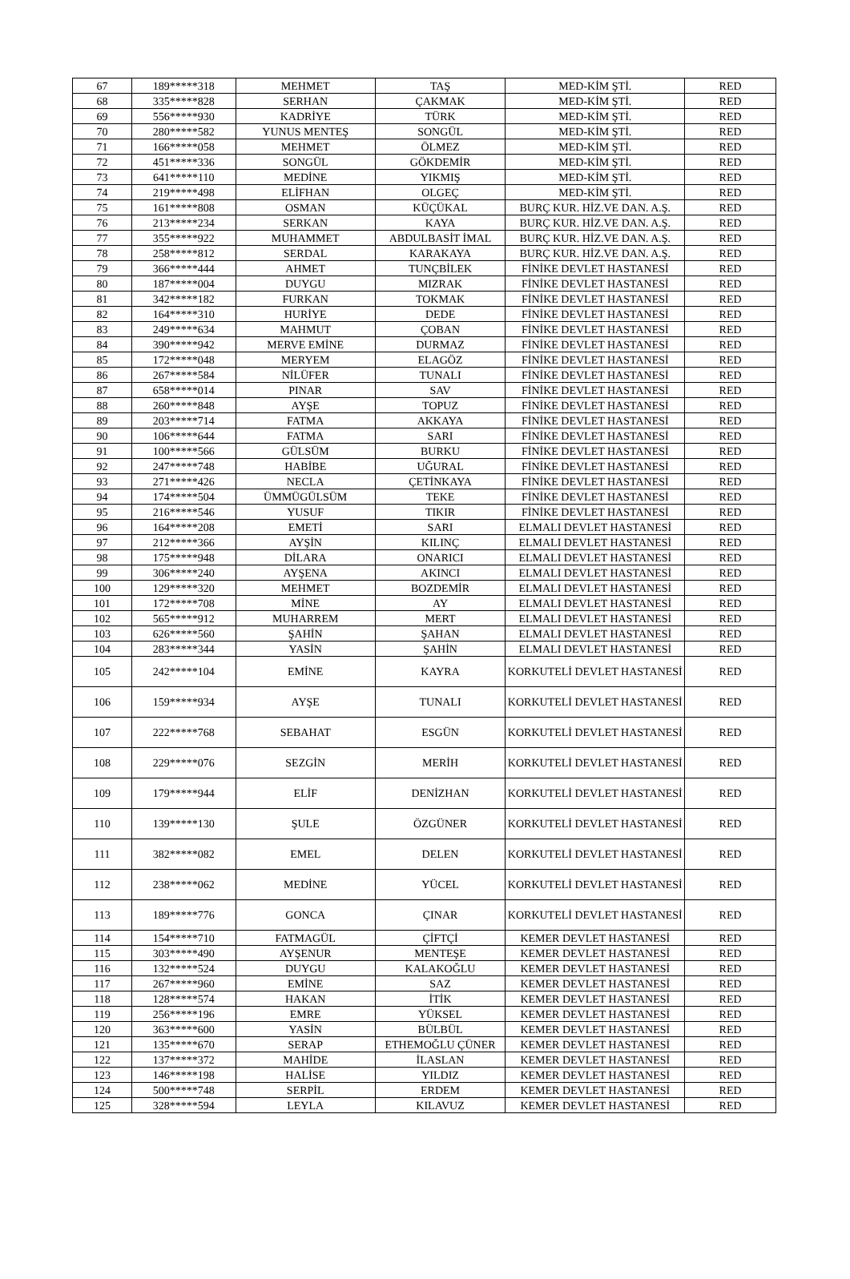| 67 | 189*****318 | MEHMET | TAŞ | MED-KİM ŞTİ. | RED |
| 68 | 335*****828 | SERHAN | ÇAKMAK | MED-KİM ŞTİ. | RED |
| 69 | 556*****930 | KADRİYE | TÜRK | MED-KİM ŞTİ. | RED |
| 70 | 280*****582 | YUNUS MENTEŞ | SONGÜL | MED-KİM ŞTİ. | RED |
| 71 | 166*****058 | MEHMET | ÖLMEZ | MED-KİM ŞTİ. | RED |
| 72 | 451*****336 | SONGÜL | GÖKDEMİR | MED-KİM ŞTİ. | RED |
| 73 | 641*****110 | MEDİNE | YIKMIŞ | MED-KİM ŞTİ. | RED |
| 74 | 219*****498 | ELİFHAN | OLGEÇ | MED-KİM ŞTİ. | RED |
| 75 | 161*****808 | OSMAN | KÜÇÜKAL | BURÇ KUR. HİZ.VE DAN. A.Ş. | RED |
| 76 | 213*****234 | SERKAN | KAYA | BURÇ KUR. HİZ.VE DAN. A.Ş. | RED |
| 77 | 355*****922 | MUHAMMET | ABDULBASİT İMAL | BURÇ KUR. HİZ.VE DAN. A.Ş. | RED |
| 78 | 258*****812 | SERDAL | KARAKAYA | BURÇ KUR. HİZ.VE DAN. A.Ş. | RED |
| 79 | 366*****444 | AHMET | TUNÇBİLEK | FİNİKE DEVLET HASTANESİ | RED |
| 80 | 187*****004 | DUYGU | MIZRAK | FİNİKE DEVLET HASTANESİ | RED |
| 81 | 342*****182 | FURKAN | TOKMAK | FİNİKE DEVLET HASTANESİ | RED |
| 82 | 164*****310 | HURİYE | DEDE | FİNİKE DEVLET HASTANESİ | RED |
| 83 | 249*****634 | MAHMUT | ÇOBAN | FİNİKE DEVLET HASTANESİ | RED |
| 84 | 390*****942 | MERVE EMİNE | DURMAZ | FİNİKE DEVLET HASTANESİ | RED |
| 85 | 172*****048 | MERYEM | ELAGÖZ | FİNİKE DEVLET HASTANESİ | RED |
| 86 | 267*****584 | NİLÜFER | TUNALI | FİNİKE DEVLET HASTANESİ | RED |
| 87 | 658*****014 | PINAR | SAV | FİNİKE DEVLET HASTANESİ | RED |
| 88 | 260*****848 | AYŞE | TOPUZ | FİNİKE DEVLET HASTANESİ | RED |
| 89 | 203*****714 | FATMA | AKKAYA | FİNİKE DEVLET HASTANESİ | RED |
| 90 | 106*****644 | FATMA | SARI | FİNİKE DEVLET HASTANESİ | RED |
| 91 | 100*****566 | GÜLSÜM | BURKU | FİNİKE DEVLET HASTANESİ | RED |
| 92 | 247*****748 | HABİBE | UĞURAL | FİNİKE DEVLET HASTANESİ | RED |
| 93 | 271*****426 | NECLA | ÇETİNKAYA | FİNİKE DEVLET HASTANESİ | RED |
| 94 | 174*****504 | ÜMMÜGÜLSÜM | TEKE | FİNİKE DEVLET HASTANESİ | RED |
| 95 | 216*****546 | YUSUF | TIKIR | FİNİKE DEVLET HASTANESİ | RED |
| 96 | 164*****208 | EMETİ | SARI | ELMALI DEVLET HASTANESİ | RED |
| 97 | 212*****366 | AYŞİN | KILINÇ | ELMALI DEVLET HASTANESİ | RED |
| 98 | 175*****948 | DİLARA | ONARICI | ELMALI DEVLET HASTANESİ | RED |
| 99 | 306*****240 | AYŞENA | AKINCI | ELMALI DEVLET HASTANESİ | RED |
| 100 | 129*****320 | MEHMET | BOZDEMİR | ELMALI DEVLET HASTANESİ | RED |
| 101 | 172*****708 | MİNE | AY | ELMALI DEVLET HASTANESİ | RED |
| 102 | 565*****912 | MUHARREM | MERT | ELMALI DEVLET HASTANESİ | RED |
| 103 | 626*****560 | ŞAHİN | ŞAHAN | ELMALI DEVLET HASTANESİ | RED |
| 104 | 283*****344 | YASİN | ŞAHİN | ELMALI DEVLET HASTANESİ | RED |
| 105 | 242*****104 | EMİNE | KAYRA | KORKUTELİ DEVLET HASTANESİ | RED |
| 106 | 159*****934 | AYŞE | TUNALI | KORKUTELİ DEVLET HASTANESİ | RED |
| 107 | 222*****768 | SEBAHAT | ESGÜN | KORKUTELİ DEVLET HASTANESİ | RED |
| 108 | 229*****076 | SEZGİN | MERİH | KORKUTELİ DEVLET HASTANESİ | RED |
| 109 | 179*****944 | ELİF | DENİZHAN | KORKUTELİ DEVLET HASTANESİ | RED |
| 110 | 139*****130 | ŞULE | ÖZGÜNER | KORKUTELİ DEVLET HASTANESİ | RED |
| 111 | 382*****082 | EMEL | DELEN | KORKUTELİ DEVLET HASTANESİ | RED |
| 112 | 238*****062 | MEDİNE | YÜCEL | KORKUTELİ DEVLET HASTANESİ | RED |
| 113 | 189*****776 | GONCA | ÇINAR | KORKUTELİ DEVLET HASTANESİ | RED |
| 114 | 154*****710 | FATMAGÜL | ÇİFTÇİ | KEMER DEVLET HASTANESİ | RED |
| 115 | 303*****490 | AYŞENUR | MENTEŞE | KEMER DEVLET HASTANESİ | RED |
| 116 | 132*****524 | DUYGU | KALAKOĞLU | KEMER DEVLET HASTANESİ | RED |
| 117 | 267*****960 | EMİNE | SAZ | KEMER DEVLET HASTANESİ | RED |
| 118 | 128*****574 | HAKAN | İTİK | KEMER DEVLET HASTANESİ | RED |
| 119 | 256*****196 | EMRE | YÜKSEL | KEMER DEVLET HASTANESİ | RED |
| 120 | 363*****600 | YASİN | BÜLBÜL | KEMER DEVLET HASTANESİ | RED |
| 121 | 135*****670 | SERAP | ETHEMOĞLU ÇÜNER | KEMER DEVLET HASTANESİ | RED |
| 122 | 137*****372 | MAHİDE | İLASLAN | KEMER DEVLET HASTANESİ | RED |
| 123 | 146*****198 | HALİSE | YILDIZ | KEMER DEVLET HASTANESİ | RED |
| 124 | 500*****748 | SERPİL | ERDEM | KEMER DEVLET HASTANESİ | RED |
| 125 | 328*****594 | LEYLA | KILAVUZ | KEMER DEVLET HASTANESİ | RED |